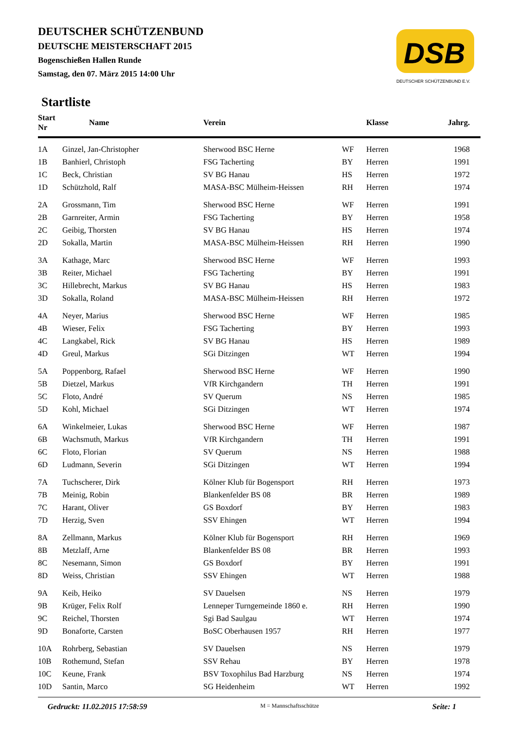DEUTSCHER SCHÜTZENBUND
DEUTSCHE MEISTERSCHAFT 2015
Bogenschießen Hallen Runde
Samstag, den 07. März 2015 14:00 Uhr
DSB
DEUTSCHER SCHÜTZENBUND E.V.
Startliste
| Start Nr | Name | Verein | | Klasse | Jahrg. |
| --- | --- | --- | --- | --- | --- |
| 1A | Ginzel, Jan-Christopher | Sherwood BSC Herne | WF | Herren | 1968 |
| 1B | Banhierl, Christoph | FSG Tacherting | BY | Herren | 1991 |
| 1C | Beck, Christian | SV BG Hanau | HS | Herren | 1972 |
| 1D | Schützhold, Ralf | MASA-BSC Mülheim-Heissen | RH | Herren | 1974 |
| 2A | Grossmann, Tim | Sherwood BSC Herne | WF | Herren | 1991 |
| 2B | Garnreiter, Armin | FSG Tacherting | BY | Herren | 1958 |
| 2C | Geibig, Thorsten | SV BG Hanau | HS | Herren | 1974 |
| 2D | Sokalla, Martin | MASA-BSC Mülheim-Heissen | RH | Herren | 1990 |
| 3A | Kathage, Marc | Sherwood BSC Herne | WF | Herren | 1993 |
| 3B | Reiter, Michael | FSG Tacherting | BY | Herren | 1991 |
| 3C | Hillebrecht, Markus | SV BG Hanau | HS | Herren | 1983 |
| 3D | Sokalla, Roland | MASA-BSC Mülheim-Heissen | RH | Herren | 1972 |
| 4A | Neyer, Marius | Sherwood BSC Herne | WF | Herren | 1985 |
| 4B | Wieser, Felix | FSG Tacherting | BY | Herren | 1993 |
| 4C | Langkabel, Rick | SV BG Hanau | HS | Herren | 1989 |
| 4D | Greul, Markus | SGi Ditzingen | WT | Herren | 1994 |
| 5A | Poppenborg, Rafael | Sherwood BSC Herne | WF | Herren | 1990 |
| 5B | Dietzel, Markus | VfR Kirchgandern | TH | Herren | 1991 |
| 5C | Floto, André | SV Querum | NS | Herren | 1985 |
| 5D | Kohl, Michael | SGi Ditzingen | WT | Herren | 1974 |
| 6A | Winkelmeier, Lukas | Sherwood BSC Herne | WF | Herren | 1987 |
| 6B | Wachsmuth, Markus | VfR Kirchgandern | TH | Herren | 1991 |
| 6C | Floto, Florian | SV Querum | NS | Herren | 1988 |
| 6D | Ludmann, Severin | SGi Ditzingen | WT | Herren | 1994 |
| 7A | Tuchscherer, Dirk | Kölner Klub für Bogensport | RH | Herren | 1973 |
| 7B | Meinig, Robin | Blankenfelder BS 08 | BR | Herren | 1989 |
| 7C | Harant, Oliver | GS Boxdorf | BY | Herren | 1983 |
| 7D | Herzig, Sven | SSV Ehingen | WT | Herren | 1994 |
| 8A | Zellmann, Markus | Kölner Klub für Bogensport | RH | Herren | 1969 |
| 8B | Metzlaff, Arne | Blankenfelder BS 08 | BR | Herren | 1993 |
| 8C | Nesemann, Simon | GS Boxdorf | BY | Herren | 1991 |
| 8D | Weiss, Christian | SSV Ehingen | WT | Herren | 1988 |
| 9A | Keib, Heiko | SV Dauelsen | NS | Herren | 1979 |
| 9B | Krüger, Felix Rolf | Lenneper Turngemeinde 1860 e. | RH | Herren | 1990 |
| 9C | Reichel, Thorsten | Sgi Bad Saulgau | WT | Herren | 1974 |
| 9D | Bonaforte, Carsten | BoSC Oberhausen 1957 | RH | Herren | 1977 |
| 10A | Rohrberg, Sebastian | SV Dauelsen | NS | Herren | 1979 |
| 10B | Rothemund, Stefan | SSV Rehau | BY | Herren | 1978 |
| 10C | Keune, Frank | BSV Toxophilus Bad Harzburg | NS | Herren | 1974 |
| 10D | Santin, Marco | SG Heidenheim | WT | Herren | 1992 |
Gedruckt: 11.02.2015 17:58:59 M = Mannschaftsschütze Seite: 1